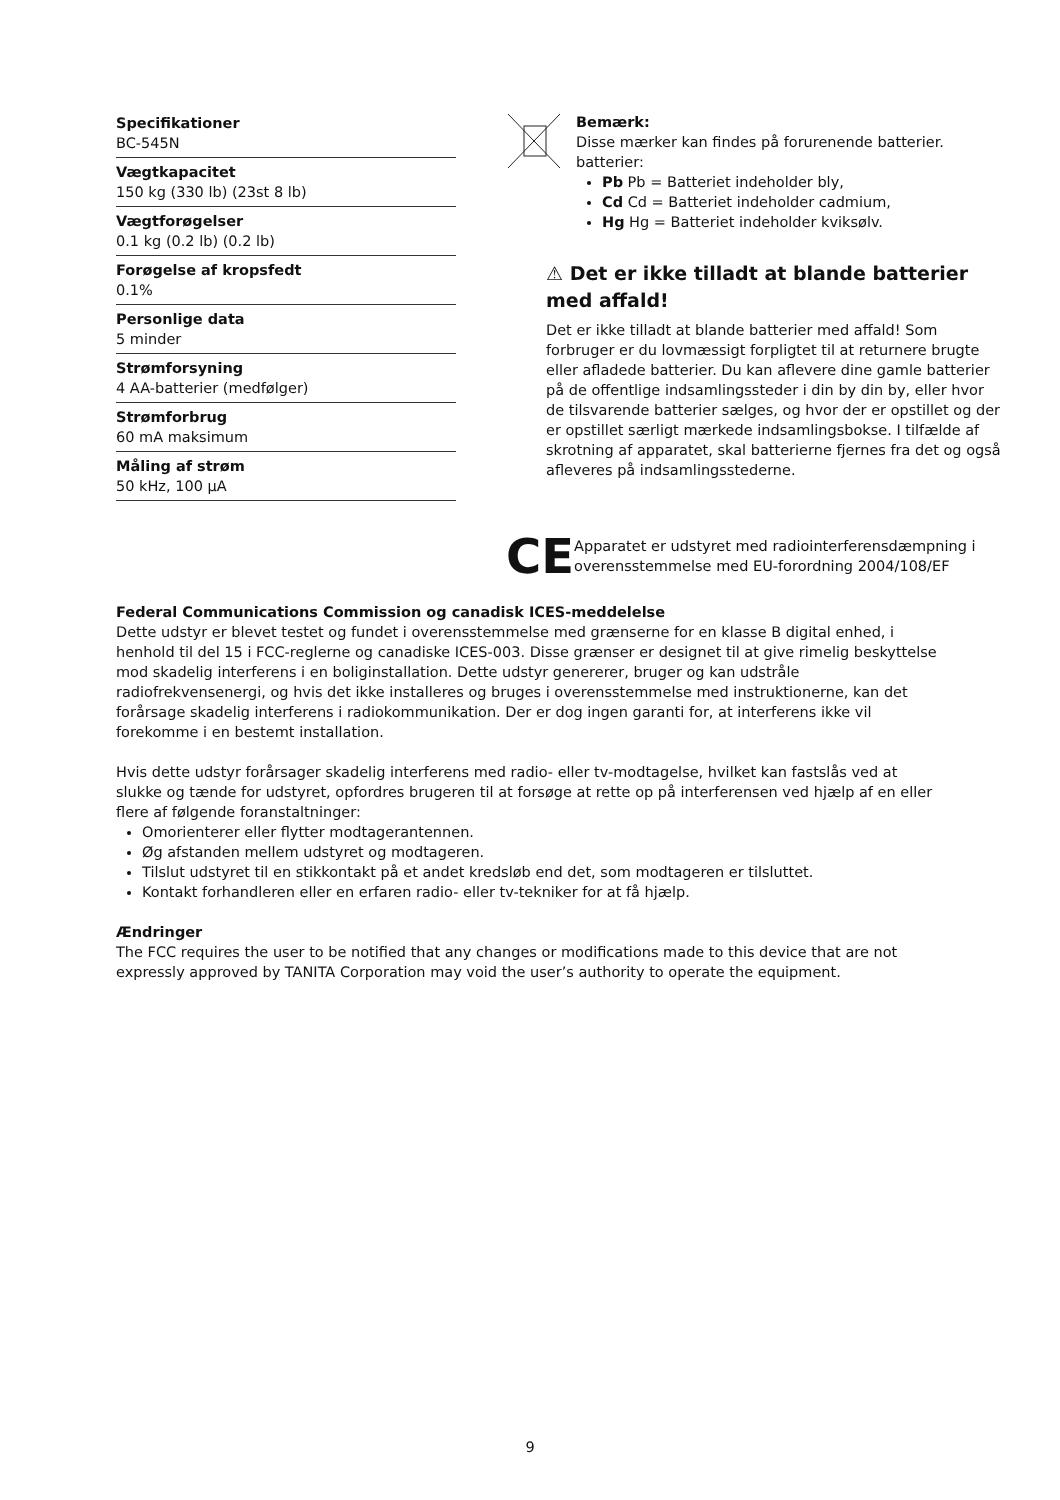Specifikationer
BC-545N
Vægtkapacitet
150 kg (330 lb) (23st 8 lb)
Vægtforøgelser
0.1 kg (0.2 lb) (0.2 lb)
Forøgelse af kropsfedt
0.1%
Personlige data
5 minder
Strømforsyning
4 AA-batterier (medfølger)
Strømforbrug
60 mA maksimum
Måling af strøm
50 kHz, 100 µA
Bemærk:
Disse mærker kan findes på forurenende batterier. batterier:
Pb Pb = Batteriet indeholder bly,
Cd Cd = Batteriet indeholder cadmium,
Hg Hg = Batteriet indeholder kviksølv.
⚠ Det er ikke tilladt at blande batterier med affald!
Det er ikke tilladt at blande batterier med affald! Som forbruger er du lovmæssigt forpligtet til at returnere brugte eller afladede batterier. Du kan aflevere dine gamle batterier på de offentlige indsamlingssteder i din by din by, eller hvor de tilsvarende batterier sælges, og hvor der er opstillet og der er opstillet særligt mærkede indsamlingsbokse. I tilfælde af skrotning af apparatet, skal batterierne fjernes fra det og også afleveres på indsamlingsstederne.
CE
Apparatet er udstyret med radiointerferensdæmpning i overensstemmelse med EU-forordning 2004/108/EF
Federal Communications Commission og canadisk ICES-meddelelse
Dette udstyr er blevet testet og fundet i overensstemmelse med grænserne for en klasse B digital enhed, i henhold til del 15 i FCC-reglerne og canadiske ICES-003. Disse grænser er designet til at give rimelig beskyttelse mod skadelig interferens i en boliginstallation. Dette udstyr genererer, bruger og kan udstråle radiofrekvensenergi, og hvis det ikke installeres og bruges i overensstemmelse med instruktionerne, kan det forårsage skadelig interferens i radiokommunikation. Der er dog ingen garanti for, at interferens ikke vil forekomme i en bestemt installation.
Hvis dette udstyr forårsager skadelig interferens med radio- eller tv-modtagelse, hvilket kan fastslås ved at slukke og tænde for udstyret, opfordres brugeren til at forsøge at rette op på interferensen ved hjælp af en eller flere af følgende foranstaltninger:
Omorienterer eller flytter modtagerantennen.
Øg afstanden mellem udstyret og modtageren.
Tilslut udstyret til en stikkontakt på et andet kredsløb end det, som modtageren er tilsluttet.
Kontakt forhandleren eller en erfaren radio- eller tv-tekniker for at få hjælp.
Ændringer
The FCC requires the user to be notified that any changes or modifications made to this device that are not expressly approved by TANITA Corporation may void the user’s authority to operate the equipment.
9